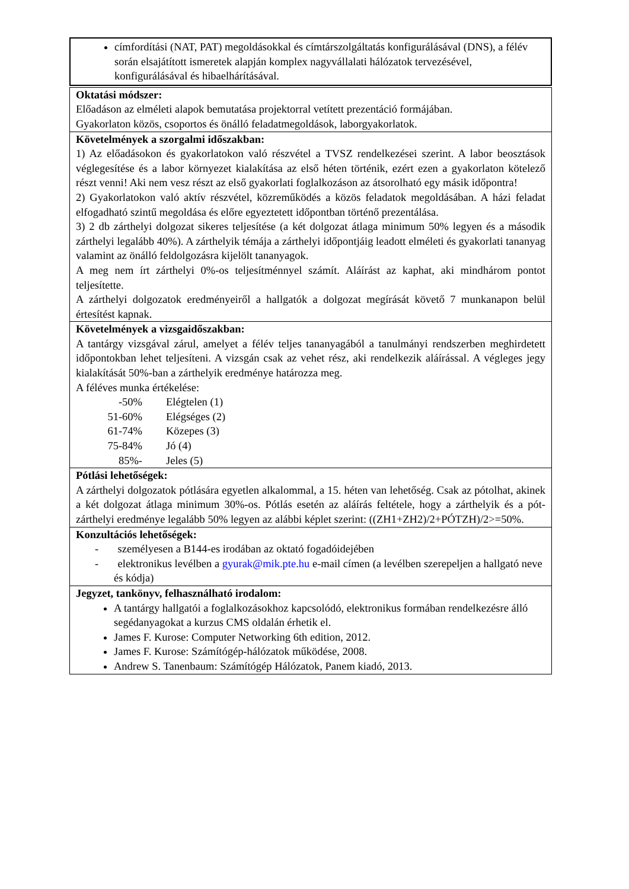címfordítási (NAT, PAT) megoldásokkal és címtárszolgáltatás konfigurálásával (DNS), a félév során elsajátított ismeretek alapján komplex nagyvállalati hálózatok tervezésével, konfigurálásával és hibaelhárításával.
Oktatási módszer:
Előadáson az elméleti alapok bemutatása projektorral vetített prezentáció formájában.
Gyakorlaton közös, csoportos és önálló feladatmegoldások, laborgyakorlatok.
Követelmények a szorgalmi időszakban:
1) Az előadásokon és gyakorlatokon való részvétel a TVSZ rendelkezései szerint. A labor beosztások véglegesítése és a labor környezet kialakítása az első héten történik, ezért ezen a gyakorlaton kötelező részt venni! Aki nem vesz részt az első gyakorlati foglalkozáson az átsorolható egy másik időpontra!
2) Gyakorlatokon való aktív részvétel, közreműködés a közös feladatok megoldásában. A házi feladat elfogadható szintű megoldása és előre egyeztetett időpontban történő prezentálása.
3) 2 db zárthelyi dolgozat sikeres teljesítése (a két dolgozat átlaga minimum 50% legyen és a második zárthelyi legalább 40%). A zárthelyik témája a zárthelyi időpontjáig leadott elméleti és gyakorlati tananyag valamint az önálló feldolgozásra kijelölt tananyagok.
A meg nem írt zárthelyi 0%-os teljesítménnyel számít. Aláírást az kaphat, aki mindhárom pontot teljesítette.
A zárthelyi dolgozatok eredményeiről a hallgatók a dolgozat megírását követő 7 munkanapon belül értesítést kapnak.
Követelmények a vizsgaidőszakban:
A tantárgy vizsgával zárul, amelyet a félév teljes tananyagából a tanulmányi rendszerben meghirdetett időpontokban lehet teljesíteni. A vizsgán csak az vehet rész, aki rendelkezik aláírással. A végleges jegy kialakítását 50%-ban a zárthelyik eredménye határozza meg.
A féléves munka értékelése:
| -50% | Elégtelen (1) |
| 51-60% | Elégséges (2) |
| 61-74% | Közepes (3) |
| 75-84% | Jó (4) |
| 85%- | Jeles (5) |
Pótlási lehetőségek:
A zárthelyi dolgozatok pótlására egyetlen alkalommal, a 15. héten van lehetőség. Csak az pótolhat, akinek a két dolgozat átlaga minimum 30%-os. Pótlás esetén az aláírás feltétele, hogy a zárthelyik és a pót-zárthelyi eredménye legalább 50% legyen az alábbi képlet szerint: ((ZH1+ZH2)/2+PÓTZH)/2>=50%.
Konzultációs lehetőségek:
- személyesen a B144-es irodában az oktató fogadóidejében
- elektronikus levélben a gyurak@mik.pte.hu e-mail címen (a levélben szerepeljen a hallgató neve és kódja)
Jegyzet, tankönyv, felhasználható irodalom:
A tantárgy hallgatói a foglalkozásokhoz kapcsolódó, elektronikus formában rendelkezésre álló segédanyagokat a kurzus CMS oldalán érhetik el.
James F. Kurose: Computer Networking 6th edition, 2012.
James F. Kurose: Számítógép-hálózatok működése, 2008.
Andrew S. Tanenbaum: Számítógép Hálózatok, Panem kiadó, 2013.